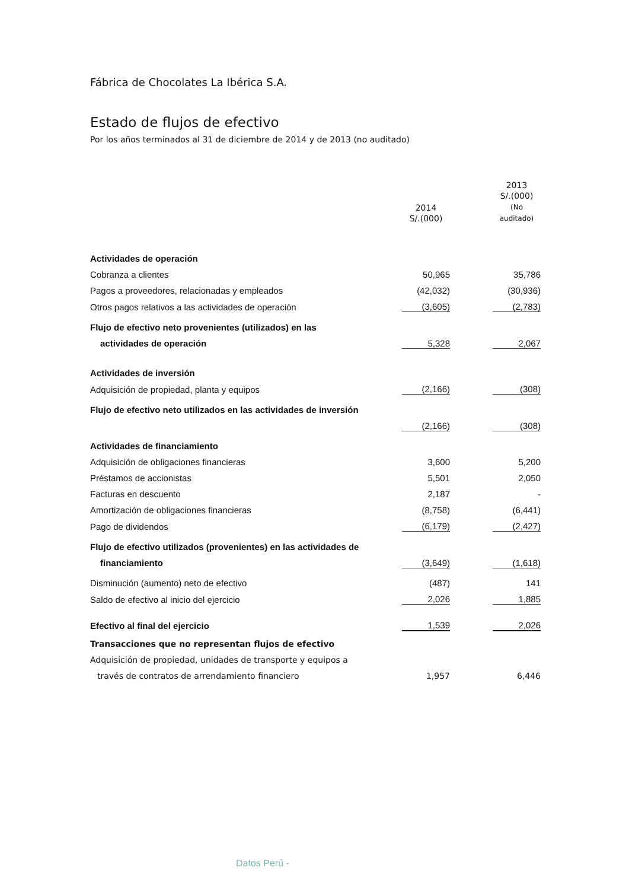Fábrica de Chocolates La Ibérica S.A.
Estado de flujos de efectivo
Por los años terminados al 31 de diciembre de 2014 y de 2013 (no auditado)
| | 2014 S/.(000) | | 2013 S/.(000) (No auditado) |
| --- | --- | --- | --- |
| Actividades de operación | | | |
| Cobranza a clientes | 50,965 | | 35,786 |
| Pagos a proveedores, relacionadas y empleados | (42,032) | | (30,936) |
| Otros pagos relativos a las actividades de operación | (3,605) | | (2,783) |
| Flujo de efectivo neto provenientes (utilizados) en las | | | |
| actividades de operación | 5,328 | | 2,067 |
| Actividades de inversión | | | |
| Adquisición de propiedad, planta y equipos | (2,166) | | (308) |
| Flujo de efectivo neto utilizados en las actividades de inversión | | | |
| | (2,166) | | (308) |
| Actividades de financiamiento | | | |
| Adquisición de obligaciones financieras | 3,600 | | 5,200 |
| Préstamos de accionistas | 5,501 | | 2,050 |
| Facturas en descuento | 2,187 | | - |
| Amortización de obligaciones financieras | (8,758) | | (6,441) |
| Pago de dividendos | (6,179) | | (2,427) |
| Flujo de efectivo utilizados (provenientes) en las actividades de | | | |
| financiamiento | (3,649) | | (1,618) |
| Disminución (aumento) neto de efectivo | (487) | | 141 |
| Saldo de efectivo al inicio del ejercicio | 2,026 | | 1,885 |
| Efectivo al final del ejercicio | 1,539 | | 2,026 |
| Transacciones que no representan flujos de efectivo | | | |
| Adquisición de propiedad, unidades de transporte y equipos a | | | |
| través de contratos de arrendamiento financiero | 1,957 | | 6,446 |
Datos Perú -